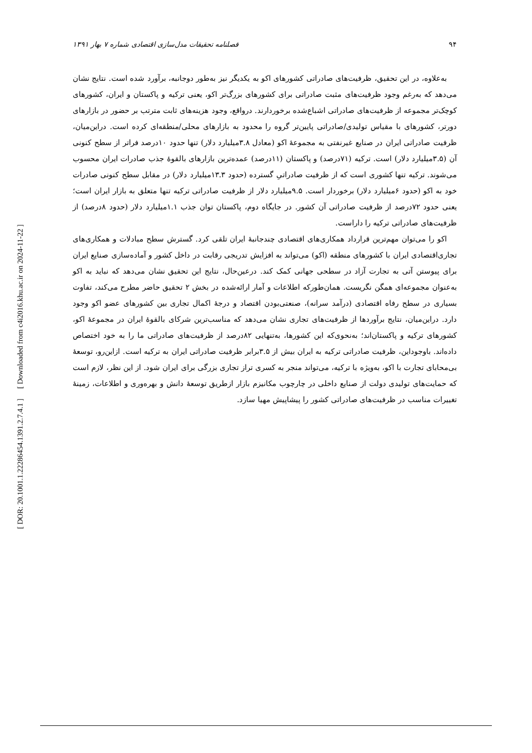[ Downloaded from c4i2016.khu.ac.ir on 2024-11-22 ]
[ DOR: 20.1001.1.22286454.1391.2.7.4.1 ]
۹۴ فصلنامه تحقیقات مدل‌سازی اقتصادی شماره ۷ بهار ۱۳۹۱
به‌علاوه، در این تحقیق، ظرفیت‌های صادراتی کشورهای اکو به یکدیگر نیز به‌طور دوجانبه، برآورد شده است. نتایج نشان می‌دهد که به‌رغم وجود ظرفیت‌های مثبت صادراتی برای کشورهای بزرگ‌تر اکو، یعنی ترکیه و پاکستان و ایران، کشورهای کوچک‌تر مجموعه از ظرفیت‌های صادراتی اشباع‌شده برخوردارند. درواقع، وجود هزینه‌های ثابت مترتب بر حضور در بازارهای دورتر، کشورهای با مقیاس تولیدی/صادراتی پایین‌تر گروه را محدود به بازارهای محلی/منطقه‌ای کرده است. دراین‌میان، ظرفیت صادراتی ایران در صنایع غیرنفتی به مجموعهٔ اکو (معادل ۳.۸میلیارد دلار) تنها حدود ۱۰درصد فراتر از سطح کنونی آن (۳.۵میلیارد دلار) است. ترکیه (۷۱درصد) و پاکستان (۱۱درصد) عمده‌ترین بازارهای بالقوهٔ جذب صادرات ایران محسوب می‌شوند. ترکیه تنها کشوری است که از ظرفیت صادراتیِ گسترده (حدود ۱۳.۳میلیارد دلار) در مقابل سطح کنونی صادرات خود به اکو (حدود ۶میلیارد دلار) برخوردار است. ۹.۵میلیارد دلار از ظرفیت صادراتی ترکیه تنها متعلق به بازار ایران است؛ یعنی حدود ۷۲درصد از ظرفیت صادراتی آن کشور. در جایگاه دوم، پاکستان توان جذب ۱.۱میلیارد دلار (حدود ۸درصد) از ظرفیت‌های صادراتی ترکیه را داراست.
اکو را می‌توان مهم‌ترین قرارداد همکاری‌های اقتصادی چندجانبهٔ ایران تلقی کرد. گسترش سطح مبادلات و همکاری‌های تجاری‌اقتصادی ایران با کشورهای منطقه (اکو) می‌تواند به افزایش تدریجی رقابت در داخل کشور و آماده‌سازی صنایع ایران برای پیوستن آتی به تجارت آزاد در سطحی جهانی کمک کند. درعین‌حال، نتایج این تحقیق نشان می‌دهد که نباید به اکو به‌عنوان مجموعه‌ای همگن نگریست. همان‌طورکه اطلاعات و آمار ارائه‌شده در بخش ۲ تحقیق حاضر مطرح می‌کند، تفاوت بسیاری در سطح رفاه اقتصادی (درآمد سرانه)، صنعتی‌بودن اقتصاد و درجهٔ اکمال تجاری بین کشورهای عضو اکو وجود دارد. دراین‌میان، نتایج برآوردها از ظرفیت‌های تجاری نشان می‌دهد که مناسب‌ترین شرکای بالقوهٔ ایران در مجموعهٔ اکو، کشورهای ترکیه و پاکستان‌اند؛ به‌نحوی‌که این کشورها، به‌تنهایی ۸۲درصد از ظرفیت‌های صادراتی ما را به خود اختصاص داده‌اند. باوجوداین، ظرفیت صادراتی ترکیه به ایران بیش از ۳.۵برابر ظرفیت صادراتی ایران به ترکیه است. ازاین‌رو، توسعهٔ بی‌محابای تجارت با اکو، به‌ویژه با ترکیه، می‌تواند منجر به کسری تراز تجاری بزرگی برای ایران شود. از این نظر، لازم است که حمایت‌های تولیدی دولت از صنایع داخلی در چارچوب مکانیزم بازار ازطریق توسعهٔ دانش و بهره‌وری و اطلاعات، زمینهٔ تغییرات مناسب در ظرفیت‌های صادراتی کشور را پیشاپیش مهیا سازد.